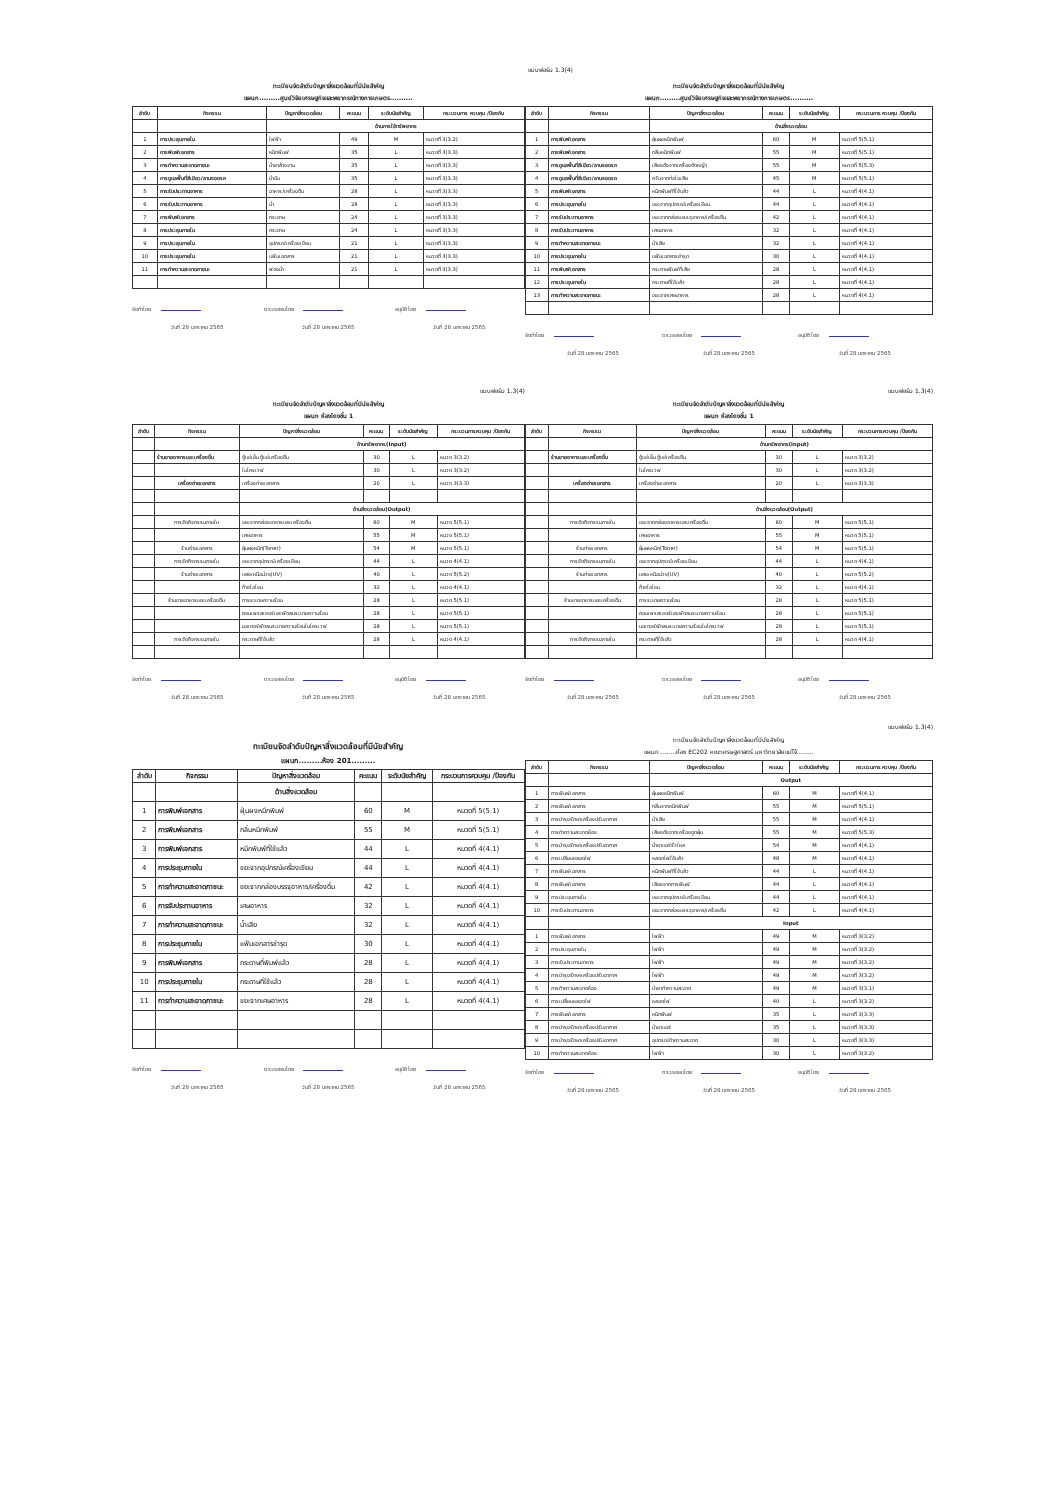แบบฟอร์ม 1.3(4)
ทะเบียนจัดลำดับปัญหาสิ่งแวดล้อมที่มีนัยสำคัญ
แผนก.........ศูนย์วิจัยเศรษฐกิจและพยากรณ์ทางการเกษตร..........
| ลำดับ | กิจกรรม | ปัญหาสิ่งแวดล้อม | คะแนน | ระดับนัยสำคัญ | กระบวนการ ควบคุม /ป้องกัน |
| --- | --- | --- | --- | --- | --- |
| | | ด้านการใช้ทรัพยากร | | | |
| 1 | การประชุมภายใน | ไฟฟ้า | 49 | M | หมวดที่ 3(3.2) |
| 2 | การพิมพ์เอกสาร | หมึกพิมพ์ | 35 | L | หมวดที่ 3(3.3) |
| 3 | การทำความสะอาดภาชนะ | น้ำยาล้างจาน | 35 | L | หมวดที่ 3(3.3) |
| 4 | การดูแลพื้นที่สีเขียว/ลานจอดรถ | น้ำมัน | 35 | L | หมวดที่ 3(3.3) |
| 5 | การรับประทานอาหาร | อาหาร/เครื่องดื่ม | 28 | L | หมวดที่ 3(3.3) |
| 6 | การรับประทานอาหาร | น้ำ | 28 | L | หมวดที่ 3(3.3) |
| 7 | การพิมพ์เอกสาร | กระดาษ | 24 | L | หมวดที่ 3(3.3) |
| 8 | การประชุมภายใน | กระดาษ | 24 | L | หมวดที่ 3(3.3) |
| 9 | การประชุมภายใน | อุปกรณ์เครื่องเขียน | 21 | L | หมวดที่ 3(3.3) |
| 10 | การประชุมภายใน | แฟ้มเอกสาร | 21 | L | หมวดที่ 3(3.3) |
| 11 | การทำความสะอาดภาชนะ | ฟองน้ำ | 21 | L | หมวดที่ 3(3.3) |
จัดทำโดย ตรวจสอบโดย อนุมัติโดย
วันที่ 28 มกราคม 2565 วันที่ 28 มกราคม 2565 วันที่ 28 มกราคม 2565
ทะเบียนจัดลำดับปัญหาสิ่งแวดล้อมที่มีนัยสำคัญ
แผนก.........ศูนย์วิจัยเศรษฐกิจและพยากรณ์ทางการเกษตร..........
| ลำดับ | กิจกรรม | ปัญหาสิ่งแวดล้อม | คะแนน | ระดับนัยสำคัญ | กระบวนการ ควบคุม /ป้องกัน |
| --- | --- | --- | --- | --- | --- |
| | | ด้านสิ่งแวดล้อม | | | |
| 1 | การพิมพ์เอกสาร | ฝุ่นผงหมึกพิมพ์ | 60 | M | หมวดที่ 5(5.1) |
| 2 | การพิมพ์เอกสาร | กลิ่นหมึกพิมพ์ | 55 | M | หมวดที่ 5(5.1) |
| 3 | การดูแลพื้นที่สีเขียว/ลานจอดรถ | เสียงดังจากเครื่องตัดหญ้า | 55 | M | หมวดที่ 5(5.3) |
| 4 | การดูแลพื้นที่สีเขียว/ลานจอดรถ | ควันจากท่อไอเสีย | 45 | M | หมวดที่ 5(5.1) |
| 5 | การพิมพ์เอกสาร | หมึกพิมพ์ที่ใช้แล้ว | 44 | L | หมวดที่ 4(4.1) |
| 6 | การประชุมภายใน | ขยะจากอุปกรณ์เครื่องเขียน | 44 | L | หมวดที่ 4(4.1) |
| 7 | การรับประทานอาหาร | ขยะจากกล่องบรรจุอาหาร/เครื่องดื่ม | 42 | L | หมวดที่ 4(4.1) |
| 8 | การรับประทานอาหาร | เศษอาหาร | 32 | L | หมวดที่ 4(4.1) |
| 9 | การทำความสะอาดภาชนะ | น้ำเสีย | 32 | L | หมวดที่ 4(4.1) |
| 10 | การประชุมภายใน | แฟ้มเอกสารชำรุด | 30 | L | หมวดที่ 4(4.1) |
| 11 | การพิมพ์เอกสาร | กระดาษพิมพ์ที่เสีย | 28 | L | หมวดที่ 4(4.1) |
| 12 | การประชุมภายใน | กระดาษที่ใช้แล้ว | 28 | L | หมวดที่ 4(4.1) |
| 13 | การทำความสะอาดภาชนะ | ขยะจากเศษอาหาร | 28 | L | หมวดที่ 4(4.1) |
จัดทำโดย ตรวจสอบโดย อนุมัติโดย
วันที่ 28 มกราคม 2565 วันที่ 28 มกราคม 2565 วันที่ 28 มกราคม 2565
แบบฟอร์ม 1.3(4)
ทะเบียนจัดลำดับปัญหาสิ่งแวดล้อมที่มีนัยสำคัญ
แผนก ห้องโถงชั้น 1
| ลำดับ | กิจกรรม | ปัญหาสิ่งแวดล้อม | คะแนน | ระดับนัยสำคัญ | กระบวนการควบคุม /ป้องกัน |
| --- | --- | --- | --- | --- | --- |
| | | ด้านทรัพยากร(Input) | | | |
| | ร้านขายอาหารและเครื่องดื่ม | ตู้แช่เย็น ตู้แช่เครื่องดื่ม | 30 | L | หมวด 3(3.2) |
| | | ไมโครเวฟ | 30 | L | หมวด 3(3.2) |
| | เครื่องถ่ายเอกสาร | เครื่องถ่ายเอกสาร | 20 | L | หมวด 3(3.3) |
| | | ด้านสิ่งแวดล้อม(Output) | | | |
| | การจัดกิจกรรมภายใน | ขยะจากกล่องอาหารและเครื่องดื่ม | 60 | M | หมวด 5(5.1) |
| | | เศษอาหาร | 55 | M | หมวด 5(5.1) |
| | ร้านถ่ายเอกสาร | ฝุ่นผงหมึก(Toner) | 54 | M | หมวด 5(5.1) |
| | การจัดกิจกรรมภายใน | ขยะจากอุปกรณ์เครื่องเขียน | 44 | L | หมวด 4(4.1) |
| | ร้านถ่ายเอกสาร | แสงเหนือม่วง(UV) | 40 | L | หมวด 5(5.2) |
| | | ก๊าซโอโซน | 32 | L | หมวด 4(4.1) |
| | ร้านขายอาหารและเครื่องดื่ม | การระบายความร้อน | 28 | L | หมวด 5(5.1) |
| | | คอมเพรสเซอร์และพัดลมระบายความร้อน | 28 | L | หมวด 5(5.1) |
| | | มอเตอร์พัดลมระบายความร้อนไมโครเวฟ | 28 | L | หมวด 5(5.1) |
| | การจัดกิจกรรมภายใน | กระดาษที่ใช้แล้ว | 28 | L | หมวด 4(4.1) |
จัดทำโดย ตรวจสอบโดย อนุมัติโดย
วันที่ 28 มกราคม 2565 วันที่ 28 มกราคม 2565 วันที่ 28 มกราคม 2565
แบบฟอร์ม 1.3(4)
ทะเบียนจัดลำดับปัญหาสิ่งแวดล้อมที่มีนัยสำคัญ
แผนก ห้องโถงชั้น 1
| ลำดับ | กิจกรรม | ปัญหาสิ่งแวดล้อม | คะแนน | ระดับนัยสำคัญ | กระบวนการควบคุม /ป้องกัน |
| --- | --- | --- | --- | --- | --- |
| | | ด้านทรัพยากร(Input) | | | |
| | ร้านขายอาหารและเครื่องดื่ม | ตู้แช่เย็น ตู้แช่เครื่องดื่ม | 30 | L | หมวด 3(3.2) |
| | | ไมโครเวฟ | 30 | L | หมวด 3(3.2) |
| | เครื่องถ่ายเอกสาร | เครื่องถ่ายเอกสาร | 20 | L | หมวด 3(3.3) |
| | | ด้านสิ่งแวดล้อม(Output) | | | |
| | การจัดกิจกรรมภายใน | ขยะจากกล่องอาหารและเครื่องดื่ม | 60 | M | หมวด 5(5.1) |
| | | เศษอาหาร | 55 | M | หมวด 5(5.1) |
| | ร้านถ่ายเอกสาร | ฝุ่นผงหมึก(Toner) | 54 | M | หมวด 5(5.1) |
| | การจัดกิจกรรมภายใน | ขยะจากอุปกรณ์เครื่องเขียน | 44 | L | หมวด 4(4.1) |
| | ร้านถ่ายเอกสาร | แสงเหนือม่วง(UV) | 40 | L | หมวด 5(5.2) |
| | | ก๊าซโอโซน | 32 | L | หมวด 4(4.1) |
| | ร้านขายอาหารและเครื่องดื่ม | การระบายความร้อน | 28 | L | หมวด 5(5.1) |
| | | คอมเพรสเซอร์และพัดลมระบายความร้อน | 28 | L | หมวด 5(5.1) |
| | | มอเตอร์พัดลมระบายความร้อนไมโครเวฟ | 28 | L | หมวด 5(5.1) |
| | การจัดกิจกรรมภายใน | กระดาษที่ใช้แล้ว | 28 | L | หมวด 4(4.1) |
จัดทำโดย ตรวจสอบโดย อนุมัติโดย
วันที่ 28 มกราคม 2565 วันที่ 28 มกราคม 2565 วันที่ 28 มกราคม 2565
ทะเบียนจัดลำดับปัญหาสิ่งแวดล้อมที่มีนัยสำคัญ
แผนก.........ห้อง 201.........
| ลำดับ | กิจกรรม | ปัญหาสิ่งแวดล้อม | คะแนน | ระดับนัยสำคัญ | กระบวนการควบคุม /ป้องกัน |
| --- | --- | --- | --- | --- | --- |
| | | ด้านสิ่งแวดล้อม | | | |
| 1 | การพิมพ์เอกสาร | ฝุ่นผงหมึกพิมพ์ | 60 | M | หมวดที่ 5(5.1) |
| 2 | การพิมพ์เอกสาร | กลิ่นหมึกพิมพ์ | 55 | M | หมวดที่ 5(5.1) |
| 3 | การพิมพ์เอกสาร | หมึกพิมพ์ที่ใช้แล้ว | 44 | L | หมวดที่ 4(4.1) |
| 4 | การประชุมภายใน | ขยะจากอุปกรณ์เครื่องเขียน | 44 | L | หมวดที่ 4(4.1) |
| 5 | การทำความสะอาดภาชนะ | ขยะจากกล่องบรรจุอาหาร/เครื่องดื่ม | 42 | L | หมวดที่ 4(4.1) |
| 6 | การรับประทานอาหาร | เศษอาหาร | 32 | L | หมวดที่ 4(4.1) |
| 7 | การทำความสะอาดภาชนะ | น้ำเสีย | 32 | L | หมวดที่ 4(4.1) |
| 8 | การประชุมภายใน | แฟ้มเอกสารชำรุด | 30 | L | หมวดที่ 4(4.1) |
| 9 | การพิมพ์เอกสาร | กระดาษที่พิมพ์แล้ว | 28 | L | หมวดที่ 4(4.1) |
| 10 | การประชุมภายใน | กระดาษที่ใช้แล้ว | 28 | L | หมวดที่ 4(4.1) |
| 11 | การทำความสะอาดภาชนะ | ขยะจากเศษอาหาร | 28 | L | หมวดที่ 4(4.1) |
จัดทำโดย ตรวจสอบโดย อนุมัติโดย
วันที่ 28 มกราคม 2565 วันที่ 28 มกราคม 2565 วันที่ 28 มกราคม 2565
แบบฟอร์ม 1.3(4)
ทะเบียนจัดลำดับปัญหาสิ่งแวดล้อมที่มีนัยสำคัญ
แผนก.........ห้อง EC202 คณะเศรษฐศาสตร์ มหาวิทยาลัยแม่โจ้.........
| ลำดับ | กิจกรรม | ปัญหาสิ่งแวดล้อม | คะแนน | ระดับนัยสำคัญ | กระบวนการ ควบคุม /ป้องกัน |
| --- | --- | --- | --- | --- | --- |
| | | Output | | | |
| 1 | การพิมพ์เอกสาร | ฝุ่นผงหมึกพิมพ์ | 60 | M | หมวดที่ 4(4.1) |
| 2 | การพิมพ์เอกสาร | กลิ่นจากหมึกพิมพ์ | 55 | M | หมวดที่ 5(5.1) |
| 3 | การบำรุงรักษาเครื่องปรับอากาศ | น้ำเสีย | 55 | M | หมวดที่ 4(4.1) |
| 4 | การทำความสะอาดห้อง | เสียงดังจากเครื่องดูดฝุ่น | 55 | M | หมวดที่ 5(5.3) |
| 5 | การบำรุงรักษาเครื่องปรับอากาศ | น้ำยาแอร์รั่วไหล | 54 | M | หมวดที่ 4(4.1) |
| 6 | การเปลี่ยนหลอดไฟ | หลอดไฟใช้แล้ว | 48 | M | หมวดที่ 4(4.1) |
| 7 | การพิมพ์เอกสาร | หมึกพิมพ์ที่ใช้แล้ว | 44 | L | หมวดที่ 4(4.1) |
| 8 | การพิมพ์เอกสาร | เสียงจากการพิมพ์ | 44 | L | หมวดที่ 4(4.1) |
| 9 | การประชุมภายใน | ขยะจากอุปกรณ์เครื่องเขียน | 44 | L | หมวดที่ 4(4.1) |
| 10 | การรับประทานอาหาร | ขยะจากกล่องบรรจุอาหาร/เครื่องดื่ม | 42 | L | หมวดที่ 4(4.1) |
| | | Input | | | |
| 1 | การพิมพ์เอกสาร | ไฟฟ้า | 49 | M | หมวดที่ 3(3.2) |
| 2 | การประชุมภายใน | ไฟฟ้า | 49 | M | หมวดที่ 3(3.2) |
| 3 | การรับประทานอาหาร | ไฟฟ้า | 49 | M | หมวดที่ 3(3.2) |
| 4 | การบำรุงรักษาเครื่องปรับอากาศ | ไฟฟ้า | 49 | M | หมวดที่ 3(3.2) |
| 5 | การทำความสะอาดห้อง | น้ำยาทำความสะอาด | 49 | M | หมวดที่ 3(3.1) |
| 6 | การเปลี่ยนหลอดไฟ | หลอดไฟ | 40 | L | หมวดที่ 3(3.2) |
| 7 | การพิมพ์เอกสาร | หมึกพิมพ์ | 35 | L | หมวดที่ 3(3.3) |
| 8 | การบำรุงรักษาเครื่องปรับอากาศ | น้ำยาแอร์ | 35 | L | หมวดที่ 3(3.3) |
| 9 | การบำรุงรักษาเครื่องปรับอากาศ | อุปกรณ์ทำความสะอาด | 30 | L | หมวดที่ 3(3.3) |
| 10 | การทำความสะอาดห้อง | ไฟฟ้า | 30 | L | หมวดที่ 3(3.2) |
จัดทำโดย ตรวจสอบโดย อนุมัติโดย
วันที่ 28 มกราคม 2565 วันที่ 28 มกราคม 2565 วันที่ 28 มกราคม 2565